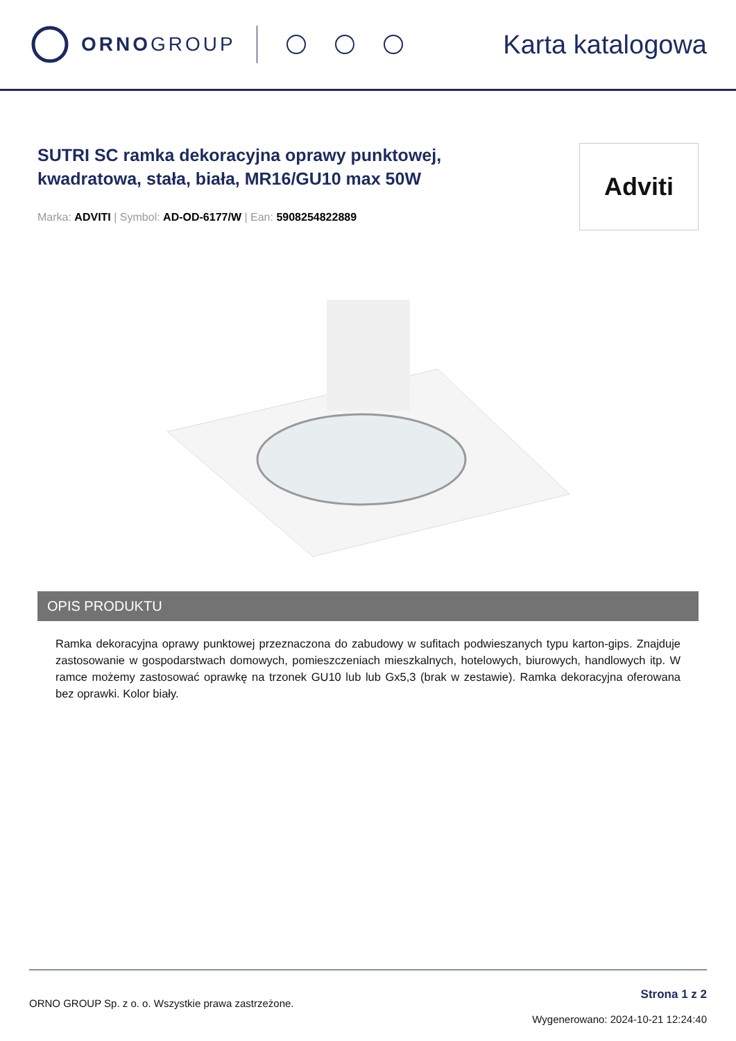ORNOGROUP
Karta katalogowa
SUTRI SC ramka dekoracyjna oprawy punktowej,
kwadratowa, stała, biała, MR16/GU10 max 50W
Marka: ADVITI | Symbol: AD-OD-6177/W | Ean: 5908254822889
Adviti
OPIS PRODUKTU
Ramka dekoracyjna oprawy punktowej przeznaczona do zabudowy w sufitach podwieszanych typu karton-gips. Znajduje zastosowanie w gospodarstwach domowych, pomieszczeniach mieszkalnych, hotelowych, biurowych, handlowych itp. W ramce możemy zastosować oprawkę na trzonek GU10 lub lub Gx5,3 (brak w zestawie). Ramka dekoracyjna oferowana bez oprawki. Kolor biały.
ORNO GROUP Sp. z o. o. Wszystkie prawa zastrzeżone.
Strona 1 z 2
Wygenerowano: 2024-10-21 12:24:40